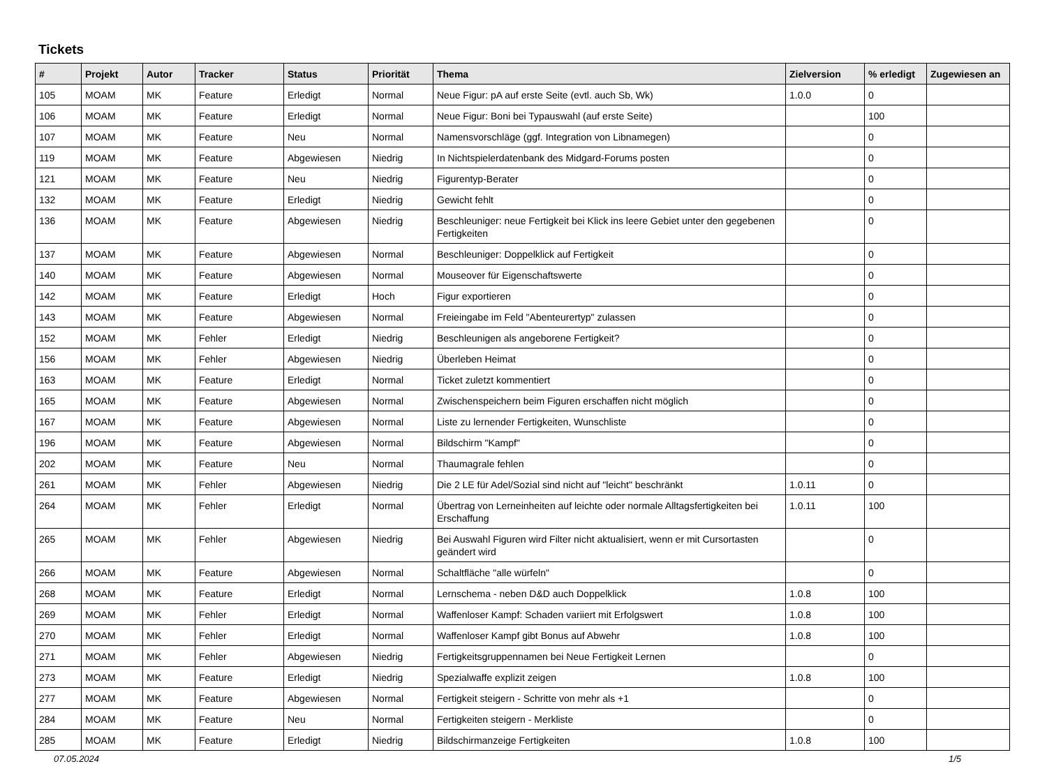Tickets
| # | Projekt | Autor | Tracker | Status | Priorität | Thema | Zielversion | % erledigt | Zugewiesen an |
| --- | --- | --- | --- | --- | --- | --- | --- | --- | --- |
| 105 | MOAM | MK | Feature | Erledigt | Normal | Neue Figur: pA auf erste Seite (evtl. auch Sb, Wk) | 1.0.0 | 0 | |
| 106 | MOAM | MK | Feature | Erledigt | Normal | Neue Figur: Boni bei Typauswahl (auf erste Seite) | | 100 | |
| 107 | MOAM | MK | Feature | Neu | Normal | Namensvorschläge (ggf. Integration von Libnamegen) | | 0 | |
| 119 | MOAM | MK | Feature | Abgewiesen | Niedrig | In Nichtspielerdatenbank des Midgard-Forums posten | | 0 | |
| 121 | MOAM | MK | Feature | Neu | Niedrig | Figurentyp-Berater | | 0 | |
| 132 | MOAM | MK | Feature | Erledigt | Niedrig | Gewicht fehlt | | 0 | |
| 136 | MOAM | MK | Feature | Abgewiesen | Niedrig | Beschleuniger: neue Fertigkeit bei Klick ins leere Gebiet unter den gegebenen Fertigkeiten | | 0 | |
| 137 | MOAM | MK | Feature | Abgewiesen | Normal | Beschleuniger: Doppelklick auf Fertigkeit | | 0 | |
| 140 | MOAM | MK | Feature | Abgewiesen | Normal | Mouseover für Eigenschaftswerte | | 0 | |
| 142 | MOAM | MK | Feature | Erledigt | Hoch | Figur exportieren | | 0 | |
| 143 | MOAM | MK | Feature | Abgewiesen | Normal | Freieingabe im Feld "Abenteurertyp" zulassen | | 0 | |
| 152 | MOAM | MK | Fehler | Erledigt | Niedrig | Beschleunigen als angeborene Fertigkeit? | | 0 | |
| 156 | MOAM | MK | Fehler | Abgewiesen | Niedrig | Überleben Heimat | | 0 | |
| 163 | MOAM | MK | Feature | Erledigt | Normal | Ticket zuletzt kommentiert | | 0 | |
| 165 | MOAM | MK | Feature | Abgewiesen | Normal | Zwischenspeichern beim Figuren erschaffen nicht möglich | | 0 | |
| 167 | MOAM | MK | Feature | Abgewiesen | Normal | Liste zu lernender Fertigkeiten, Wunschliste | | 0 | |
| 196 | MOAM | MK | Feature | Abgewiesen | Normal | Bildschirm "Kampf" | | 0 | |
| 202 | MOAM | MK | Feature | Neu | Normal | Thaumagrale fehlen | | 0 | |
| 261 | MOAM | MK | Fehler | Abgewiesen | Niedrig | Die 2 LE für Adel/Sozial sind nicht auf "leicht" beschränkt | 1.0.11 | 0 | |
| 264 | MOAM | MK | Fehler | Erledigt | Normal | Übertrag von Lerneinheiten auf leichte oder normale Alltagsfertigkeiten bei Erschaffung | 1.0.11 | 100 | |
| 265 | MOAM | MK | Fehler | Abgewiesen | Niedrig | Bei Auswahl Figuren wird Filter nicht aktualisiert, wenn er mit Cursortasten geändert wird | | 0 | |
| 266 | MOAM | MK | Feature | Abgewiesen | Normal | Schaltfläche "alle würfeln" | | 0 | |
| 268 | MOAM | MK | Feature | Erledigt | Normal | Lernschema - neben D&D auch Doppelklick | 1.0.8 | 100 | |
| 269 | MOAM | MK | Fehler | Erledigt | Normal | Waffenloser Kampf: Schaden variiert mit Erfolgswert | 1.0.8 | 100 | |
| 270 | MOAM | MK | Fehler | Erledigt | Normal | Waffenloser Kampf gibt Bonus auf Abwehr | 1.0.8 | 100 | |
| 271 | MOAM | MK | Fehler | Abgewiesen | Niedrig | Fertigkeitsgruppennamen bei Neue Fertigkeit Lernen | | 0 | |
| 273 | MOAM | MK | Feature | Erledigt | Niedrig | Spezialwaffe explizit zeigen | 1.0.8 | 100 | |
| 277 | MOAM | MK | Feature | Abgewiesen | Normal | Fertigkeit steigern - Schritte von mehr als +1 | | 0 | |
| 284 | MOAM | MK | Feature | Neu | Normal | Fertigkeiten steigern - Merkliste | | 0 | |
| 285 | MOAM | MK | Feature | Erledigt | Niedrig | Bildschirmanzeige Fertigkeiten | 1.0.8 | 100 | |
07.05.2024 1/5